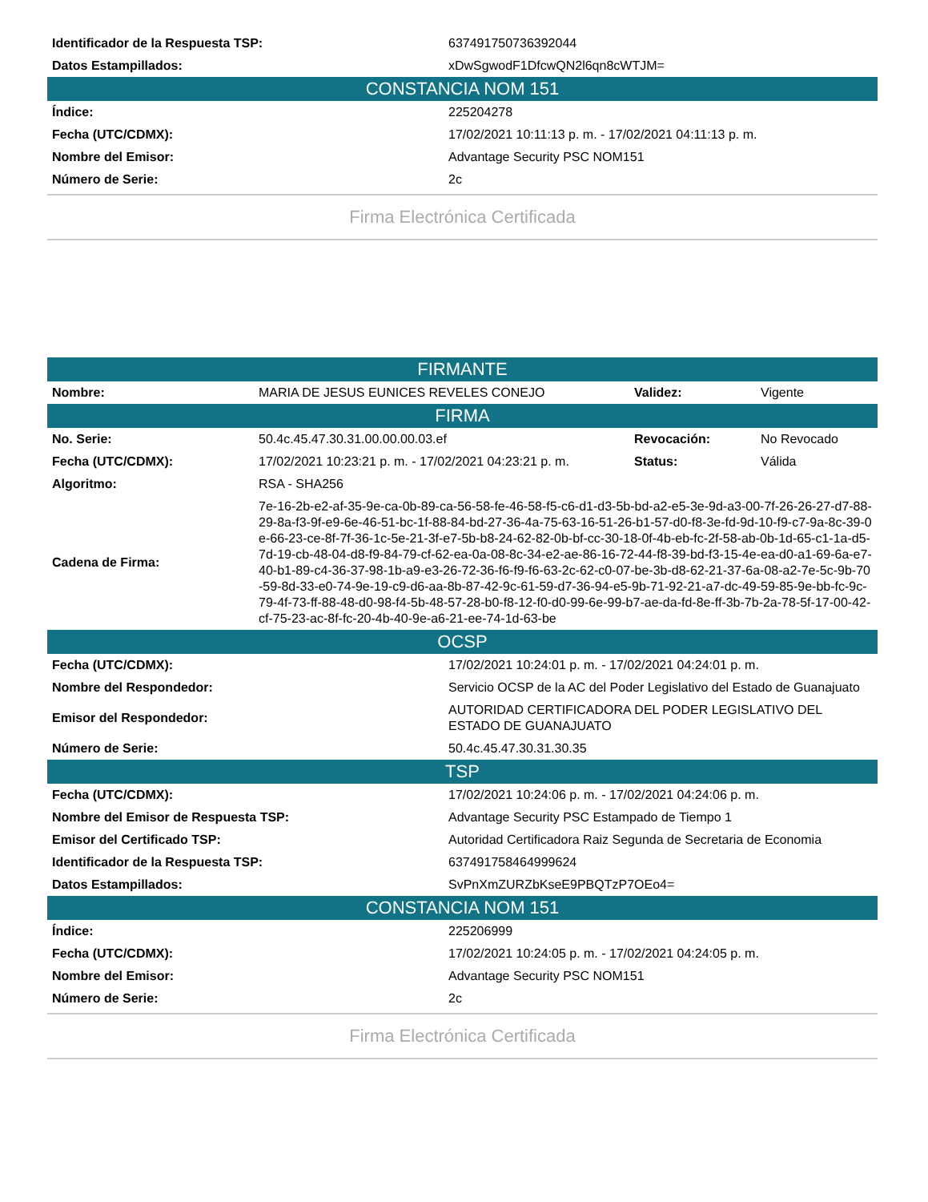| Identificador de la Respuesta TSP: | 637491750736392044 |
| Datos Estampillados: | xDwSgwodF1DfcwQN2l6qn8cWTJM= |
| CONSTANCIA NOM 151 | |
| Índice: | 225204278 |
| Fecha (UTC/CDMX): | 17/02/2021 10:11:13 p. m. - 17/02/2021 04:11:13 p. m. |
| Nombre del Emisor: | Advantage Security PSC NOM151 |
| Número de Serie: | 2c |
Firma Electrónica Certificada
| FIRMANTE | | | |
| Nombre: | MARIA DE JESUS EUNICES REVELES CONEJO | Validez: | Vigente |
| FIRMA | | | |
| No. Serie: | 50.4c.45.47.30.31.00.00.00.03.ef | Revocación: | No Revocado |
| Fecha (UTC/CDMX): | 17/02/2021 10:23:21 p. m. - 17/02/2021 04:23:21 p. m. | Status: | Válida |
| Algoritmo: | RSA - SHA256 | | |
| Cadena de Firma: | 7e-16-2b-e2-af-35-9e-ca-0b-89-ca-56-58-fe-46-58-f5-c6-d1-d3-5b-bd-a2-e5-3e-9d-a3-00-7f-26-26-27-d7-88-29-8a-f3-9f-e9-6e-46-51-bc-1f-88-84-bd-27-36-4a-75-63-16-51-26-b1-57-d0-f8-3e-fd-9d-10-f9-c7-9a-8c-39-0e-66-23-ce-8f-7f-36-1c-5e-21-3f-e7-5b-b8-24-62-82-0b-bf-cc-30-18-0f-4b-eb-fc-2f-58-ab-0b-1d-65-c1-1a-d5-7d-19-cb-48-04-d8-f9-84-79-cf-62-ea-0a-08-8c-34-e2-ae-86-16-72-44-f8-39-bd-f3-15-4e-ea-d0-a1-69-6a-e7-40-b1-89-c4-36-37-98-1b-a9-e3-26-72-36-f6-f9-f6-63-2c-62-c0-07-be-3b-d8-62-21-37-6a-08-a2-7e-5c-9b-70-59-8d-33-e0-74-9e-19-c9-d6-aa-8b-87-42-9c-61-59-d7-36-94-e5-9b-71-92-21-a7-dc-49-59-85-9e-bb-fc-9c-79-4f-73-ff-88-48-d0-98-f4-5b-48-57-28-b0-f8-12-f0-d0-99-6e-99-b7-ae-da-fd-8e-ff-3b-7b-2a-78-5f-17-00-42-cf-75-23-ac-8f-fc-20-4b-40-9e-a6-21-ee-74-1d-63-be | | |
| OCSP | |
| Fecha (UTC/CDMX): | 17/02/2021 10:24:01 p. m. - 17/02/2021 04:24:01 p. m. |
| Nombre del Respondedor: | Servicio OCSP de la AC del Poder Legislativo del Estado de Guanajuato |
| Emisor del Respondedor: | AUTORIDAD CERTIFICADORA DEL PODER LEGISLATIVO DEL ESTADO DE GUANAJUATO |
| Número de Serie: | 50.4c.45.47.30.31.30.35 |
| TSP | |
| Fecha (UTC/CDMX): | 17/02/2021 10:24:06 p. m. - 17/02/2021 04:24:06 p. m. |
| Nombre del Emisor de Respuesta TSP: | Advantage Security PSC Estampado de Tiempo 1 |
| Emisor del Certificado TSP: | Autoridad Certificadora Raiz Segunda de Secretaria de Economia |
| Identificador de la Respuesta TSP: | 637491758464999624 |
| Datos Estampillados: | SvPnXmZURZbKseE9PBQTzP7OEo4= |
| CONSTANCIA NOM 151 | |
| Índice: | 225206999 |
| Fecha (UTC/CDMX): | 17/02/2021 10:24:05 p. m. - 17/02/2021 04:24:05 p. m. |
| Nombre del Emisor: | Advantage Security PSC NOM151 |
| Número de Serie: | 2c |
Firma Electrónica Certificada